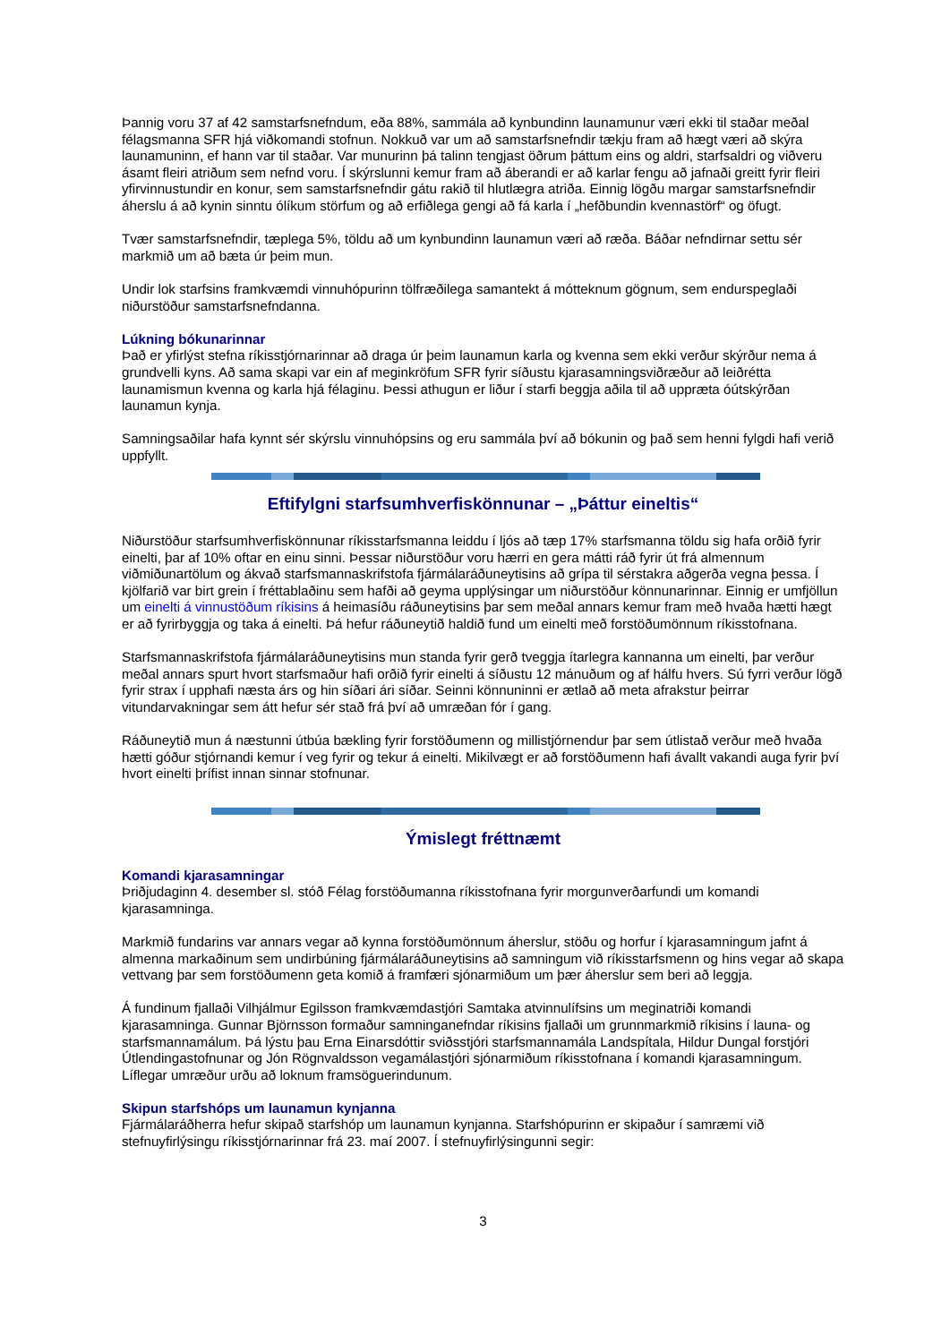Þannig voru 37 af 42 samstarfsnefndum, eða 88%, sammála að kynbundinn launamunur væri ekki til staðar meðal félagsmanna SFR hjá viðkomandi stofnun. Nokkuð var um að samstarfsnefndir tækju fram að hægt væri að skýra launamuninn, ef hann var til staðar. Var munurinn þá talinn tengjast öðrum þáttum eins og aldri, starfsaldri og viðveru ásamt fleiri atriðum sem nefnd voru. Í skýrslunni kemur fram að áberandi er að karlar fengu að jafnaði greitt fyrir fleiri yfirvinnustundir en konur, sem samstarfsnefndir gátu rakið til hlutlægra atriða. Einnig lögðu margar samstarfsnefndir áherslu á að kynin sinntu ólíkum störfum og að erfiðlega gengi að fá karla í „hefðbundin kvennastörf“ og öfugt.
Tvær samstarfsnefndir, tæplega 5%, töldu að um kynbundinn launamun væri að ræða. Báðar nefndirnar settu sér markmið um að bæta úr þeim mun.
Undir lok starfsins framkvæmdi vinnuhópurinn tölfræðilega samantekt á mótteknum gögnum, sem endurspeglaði niðurstöður samstarfsnefndanna.
Lúkning bókunarinnar
Það er yfirlýst stefna ríkisstjórnarinnar að draga úr þeim launamun karla og kvenna sem ekki verður skýrður nema á grundvelli kyns. Að sama skapi var ein af meginkröfum SFR fyrir síðustu kjarasamningsviðræður að leiðrétta launamismun kvenna og karla hjá félaginu. Þessi athugun er liður í starfi beggja aðila til að uppræta óútskýrðan launamun kynja.
Samningsaðilar hafa kynnt sér skýrslu vinnuhópsins og eru sammála því að bókunin og það sem henni fylgdi hafi verið uppfyllt.
Eftifylgni starfsumhverfiskönnunar – „Þáttur eineltis“
Niðurstöður starfsumhverfiskönnunar ríkisstarfsmanna leiddu í ljós að tæp 17% starfsmanna töldu sig hafa orðið fyrir einelti, þar af 10% oftar en einu sinni. Þessar niðurstöður voru hærri en gera mátti ráð fyrir út frá almennum viðmiðunartölum og ákvað starfsmannaskrifstofa fjármálaráðuneytisins að grípa til sérstakra aðgerða vegna þessa. Í kjölfarið var birt grein í fréttablaðinu sem hafði að geyma upplýsingar um niðurstöður könnunarinnar. Einnig er umfjöllun um einelti á vinnustöðum ríkisins á heimasíðu ráðuneytisins þar sem meðal annars kemur fram með hvaða hætti hægt er að fyrirbyggja og taka á einelti. Þá hefur ráðuneytið haldið fund um einelti með forstöðumönnum ríkisstofnana.
Starfsmannaskrifstofa fjármálaráðuneytisins mun standa fyrir gerð tveggja ítarlegra kannanna um einelti, þar verður meðal annars spurt hvort starfsmaður hafi orðið fyrir einelti á síðustu 12 mánuðum og af hálfu hvers. Sú fyrri verður lögð fyrir strax í upphafi næsta árs og hin síðari ári síðar. Seinni könnuninni er ætlað að meta afrakstur þeirrar vitundarvakningar sem átt hefur sér stað frá því að umræðan fór í gang.
Ráðuneytið mun á næstunni útbúa bækling fyrir forstöðumenn og millistjórnendur þar sem útlistað verður með hvaða hætti góður stjórnandi kemur í veg fyrir og tekur á einelti. Mikilvægt er að forstöðumenn hafi ávallt vakandi auga fyrir því hvort einelti þrífist innan sinnar stofnunar.
Ýmislegt fréttnæmt
Komandi kjarasamningar
Þriðjudaginn 4. desember sl. stóð Félag forstöðumanna ríkisstofnana fyrir morgunverðarfundi um komandi kjarasamninga.
Markmið fundarins var annars vegar að kynna forstöðumönnum áherslur, stöðu og horfur í kjarasamningum jafnt á almenna markaðinum sem undirbúning fjármálaráðuneytisins að samningum við ríkisstarfsmenn og hins vegar að skapa vettvang þar sem forstöðumenn geta komið á framfæri sjónarmiðum um þær áherslur sem beri að leggja.
Á fundinum fjallaði Vilhjálmur Egilsson framkvæmdastjóri Samtaka atvinnulífsins um meginatriði komandi kjarasamninga. Gunnar Björnsson formaður samninganefndar ríkisins fjallaði um grunnmarkmið ríkisins í launa- og starfsmannamálum. Þá lýstu þau Erna Einarsdóttir sviðsstjóri starfsmannamála Landspítala, Hildur Dungal forstjóri Útlendingastofnunar og Jón Rögnvaldsson vegamálastjóri sjónarmiðum ríkisstofnana í komandi kjarasamningum. Líflegar umræður urðu að loknum framsöguerindunum.
Skipun starfshóps um launamun kynjanna
Fjármálaráðherra hefur skipað starfshóp um launamun kynjanna. Starfshópurinn er skipaður í samræmi við stefnuyfirlýsingu ríkisstjórnarinnar frá 23. maí 2007. Í stefnuyfirlýsingunni segir:
3